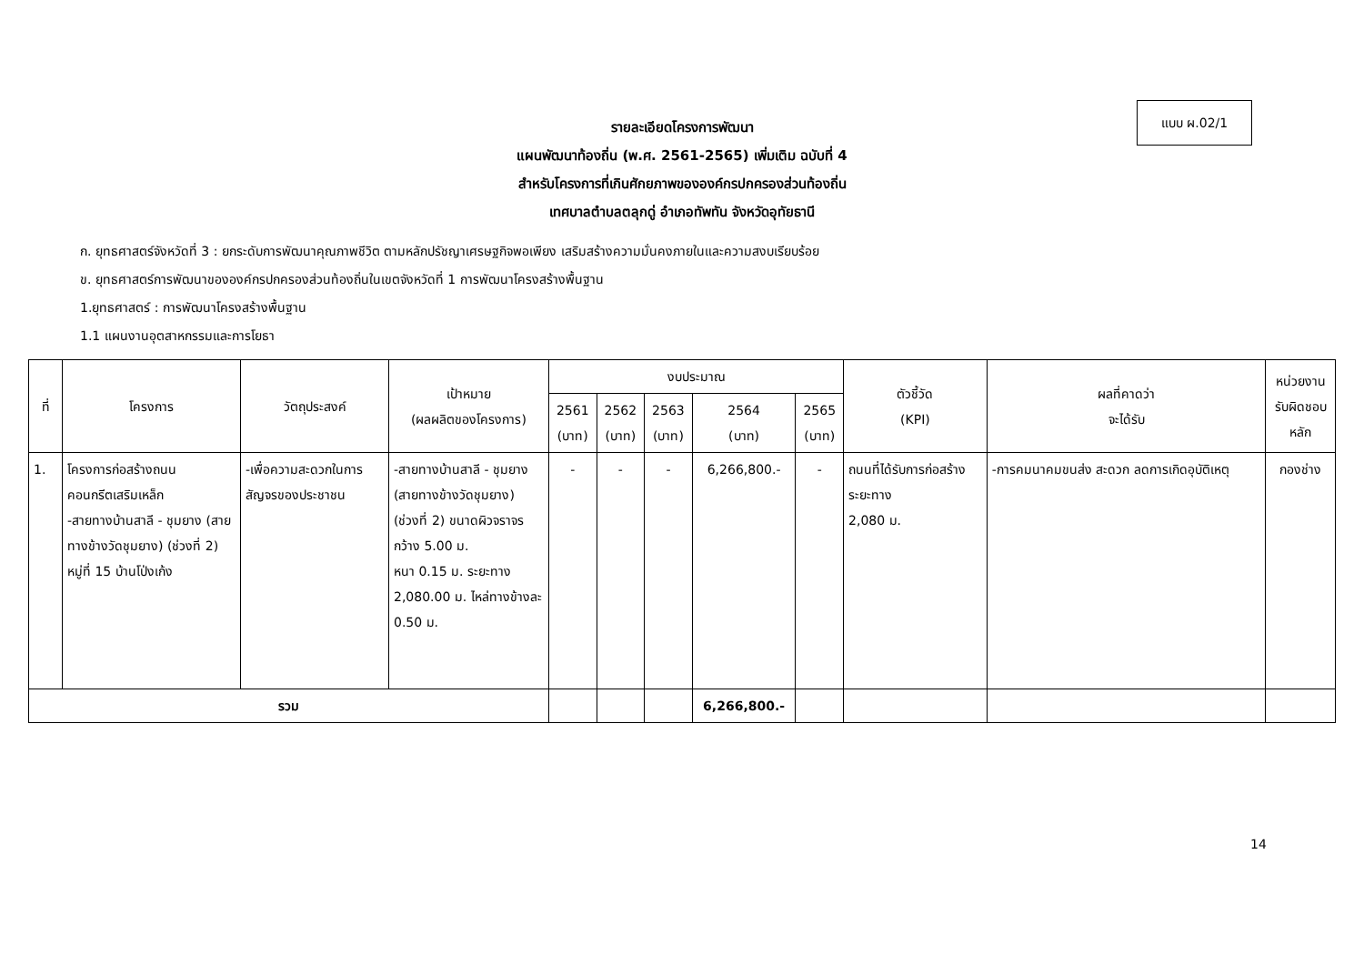แบบ ผ.02/1
รายละเอียดโครงการพัฒนา
แผนพัฒนาท้องถิ่น (พ.ศ. 2561-2565) เพิ่มเติม ฉบับที่ 4
สำหรับโครงการที่เกินศักยภาพขององค์กรปกครองส่วนท้องถิ่น
เทศบาลตำบลตลุกดู่ อำเภอทัพทัน จังหวัดอุทัยธานี
ก. ยุทธศาสตร์จังหวัดที่ 3 : ยกระดับการพัฒนาคุณภาพชีวิต ตามหลักปรัชญาเศรษฐกิจพอเพียง เสริมสร้างความมั่นคงภายในและความสงบเรียบร้อย
ข. ยุทธศาสตร์การพัฒนาขององค์กรปกครองส่วนท้องถิ่นในเขตจังหวัดที่ 1 การพัฒนาโครงสร้างพื้นฐาน
1.ยุทธศาสตร์ : การพัฒนาโครงสร้างพื้นฐาน
1.1 แผนงานอุตสาหกรรมและการโยธา
| ที่ | โครงการ | วัตถุประสงค์ | เป้าหมาย (ผลผลิตของโครงการ) | งบประมาณ | | | | | ตัวชี้วัด (KPI) | ผลที่คาดว่า จะได้รับ | หน่วยงาน รับผิดชอบ หลัก |
| --- | --- | --- | --- | --- | --- | --- | --- | --- | --- | --- | --- |
| | | | | 2561 (บาท) | 2562 (บาท) | 2563 (บาท) | 2564 (บาท) | 2565 (บาท) | | | |
| 1. | โครงการก่อสร้างถนนคอนกรีตเสริมเหล็ก -สายทางบ้านสาลี - ชุมยาง (สายทางข้างวัดชุมยาง) (ช่วงที่ 2) หมู่ที่ 15 บ้านโป่งเก้ง | -เพื่อความสะดวกในการสัญจรของประชาชน | -สายทางบ้านสาลี - ชุมยาง (สายทางข้างวัดชุมยาง) (ช่วงที่ 2) ขนาดผิวจราจรกว้าง 5.00 ม. หนา 0.15 ม. ระยะทาง 2,080.00 ม. ไหล่ทางข้างละ 0.50 ม. | - | - | - | 6,266,800.- | - | ถนนที่ได้รับการก่อสร้าง ระยะทาง 2,080 ม. | -การคมนาคมขนส่ง สะดวก ลดการเกิดอุบัติเหตุ | กองช่าง |
| รวม | | | | | | | 6,266,800.- | | | | |
14